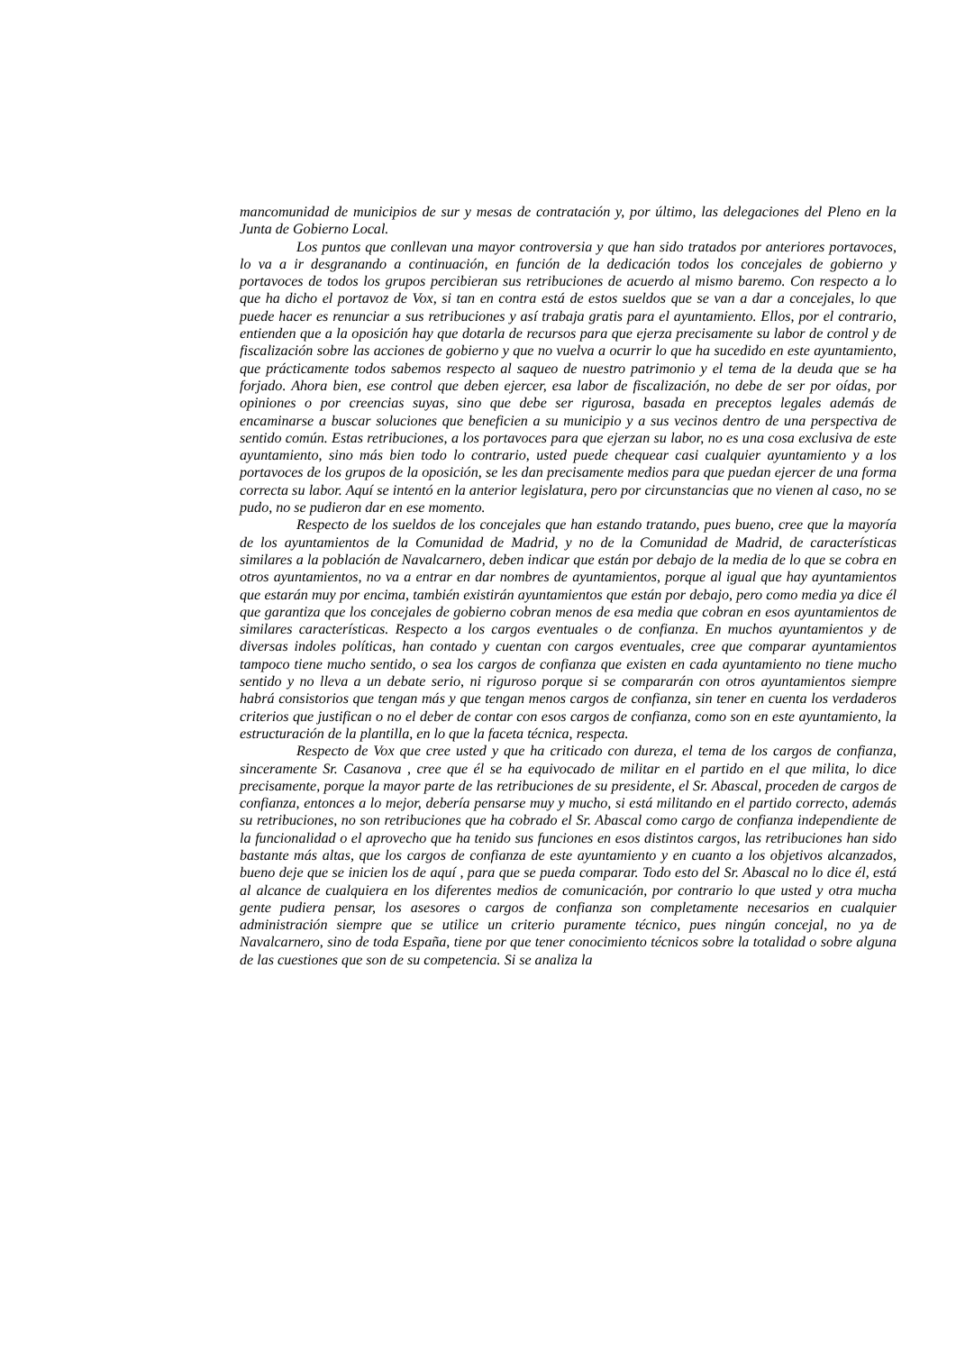mancomunidad de municipios de sur y mesas de contratación y, por último, las delegaciones del Pleno en la Junta de Gobierno Local.
Los puntos que conllevan una mayor controversia y que han sido tratados por anteriores portavoces, lo va a ir desgranando a continuación, en función de la dedicación todos los concejales de gobierno y portavoces de todos los grupos percibieran sus retribuciones de acuerdo al mismo baremo. Con respecto a lo que ha dicho el portavoz de Vox, si tan en contra está de estos sueldos que se van a dar a concejales, lo que puede hacer es renunciar a sus retribuciones y así trabaja gratis para el ayuntamiento. Ellos, por el contrario, entienden que a la oposición hay que dotarla de recursos para que ejerza precisamente su labor de control y de fiscalización sobre las acciones de gobierno y que no vuelva a ocurrir lo que ha sucedido en este ayuntamiento, que prácticamente todos sabemos respecto al saqueo de nuestro patrimonio y el tema de la deuda que se ha forjado. Ahora bien, ese control que deben ejercer, esa labor de fiscalización, no debe de ser por oídas, por opiniones o por creencias suyas, sino que debe ser rigurosa, basada en preceptos legales además de encaminarse a buscar soluciones que beneficien a su municipio y a sus vecinos dentro de una perspectiva de sentido común. Estas retribuciones, a los portavoces para que ejerzan su labor, no es una cosa exclusiva de este ayuntamiento, sino más bien todo lo contrario, usted puede chequear casi cualquier ayuntamiento y a los portavoces de los grupos de la oposición, se les dan precisamente medios para que puedan ejercer de una forma correcta su labor. Aquí se intentó en la anterior legislatura, pero por circunstancias que no vienen al caso, no se pudo, no se pudieron dar en ese momento.
Respecto de los sueldos de los concejales que han estando tratando, pues bueno, cree que la mayoría de los ayuntamientos de la Comunidad de Madrid, y no de la Comunidad de Madrid, de características similares a la población de Navalcarnero, deben indicar que están por debajo de la media de lo que se cobra en otros ayuntamientos, no va a entrar en dar nombres de ayuntamientos, porque al igual que hay ayuntamientos que estarán muy por encima, también existirán ayuntamientos que están por debajo, pero como media ya dice él que garantiza que los concejales de gobierno cobran menos de esa media que cobran en esos ayuntamientos de similares características. Respecto a los cargos eventuales o de confianza. En muchos ayuntamientos y de diversas indoles políticas, han contado y cuentan con cargos eventuales, cree que comparar ayuntamientos tampoco tiene mucho sentido, o sea los cargos de confianza que existen en cada ayuntamiento no tiene mucho sentido y no lleva a un debate serio, ni riguroso porque si se compararán con otros ayuntamientos siempre habrá consistorios que tengan más y que tengan menos cargos de confianza, sin tener en cuenta los verdaderos criterios que justifican o no el deber de contar con esos cargos de confianza, como son en este ayuntamiento, la estructuración de la plantilla, en lo que la faceta técnica, respecta.
Respecto de Vox que cree usted y que ha criticado con dureza, el tema de los cargos de confianza, sinceramente Sr. Casanova , cree que él se ha equivocado de militar en el partido en el que milita, lo dice precisamente, porque la mayor parte de las retribuciones de su presidente, el Sr. Abascal, proceden de cargos de confianza, entonces a lo mejor, debería pensarse muy y mucho, si está militando en el partido correcto, además su retribuciones, no son retribuciones que ha cobrado el Sr. Abascal como cargo de confianza independiente de la funcionalidad o el aprovecho que ha tenido sus funciones en esos distintos cargos, las retribuciones han sido bastante más altas, que los cargos de confianza de este ayuntamiento y en cuanto a los objetivos alcanzados, bueno deje que se inicien los de aquí , para que se pueda comparar. Todo esto del Sr. Abascal no lo dice él, está al alcance de cualquiera en los diferentes medios de comunicación, por contrario lo que usted y otra mucha gente pudiera pensar, los asesores o cargos de confianza son completamente necesarios en cualquier administración siempre que se utilice un criterio puramente técnico, pues ningún concejal, no ya de Navalcarnero, sino de toda España, tiene por que tener conocimiento técnicos sobre la totalidad o sobre alguna de las cuestiones que son de su competencia. Si se analiza la